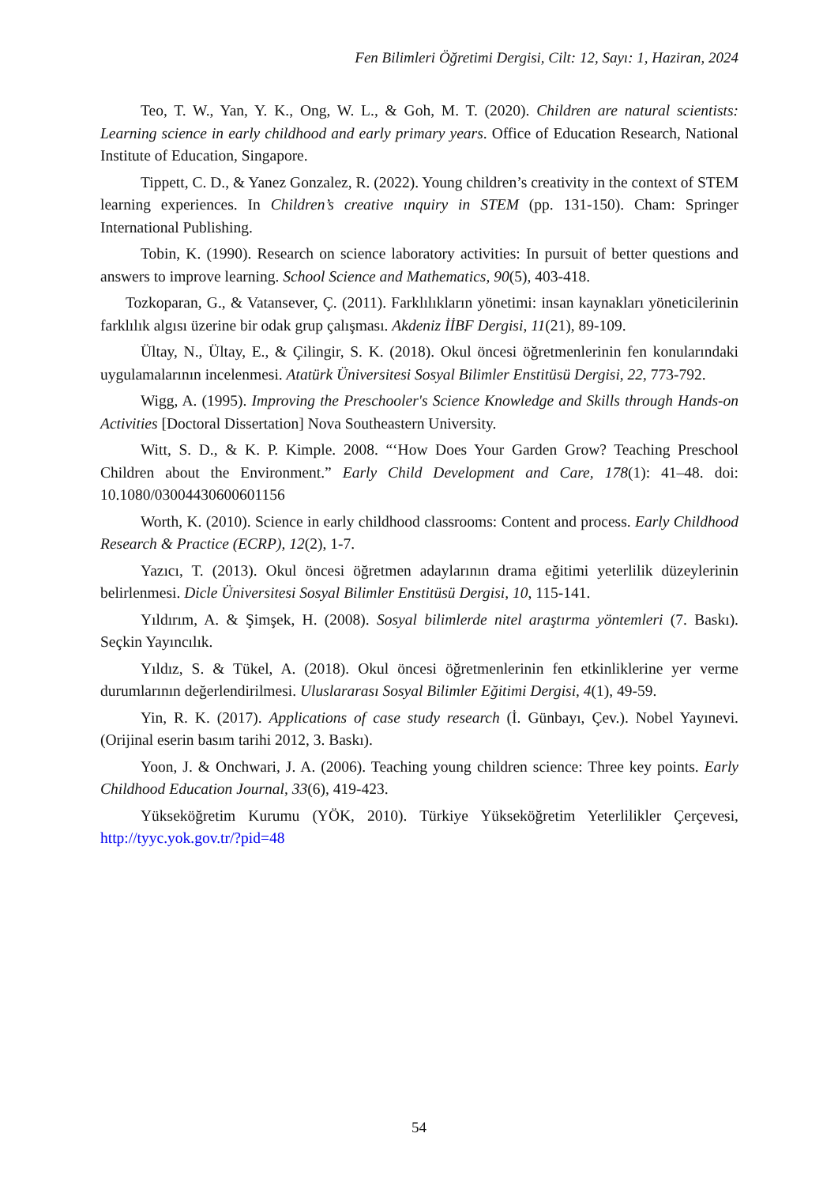Fen Bilimleri Öğretimi Dergisi, Cilt: 12, Sayı: 1, Haziran, 2024
Teo, T. W., Yan, Y. K., Ong, W. L., & Goh, M. T. (2020). Children are natural scientists: Learning science in early childhood and early primary years. Office of Education Research, National Institute of Education, Singapore.
Tippett, C. D., & Yanez Gonzalez, R. (2022). Young children’s creativity in the context of STEM learning experiences. In Children’s creative ınquiry in STEM (pp. 131-150). Cham: Springer International Publishing.
Tobin, K. (1990). Research on science laboratory activities: In pursuit of better questions and answers to improve learning. School Science and Mathematics, 90(5), 403-418.
Tozkoparan, G., & Vatansever, Ç. (2011). Farklılıkların yönetimi: insan kaynakları yöneticilerinin farklılık algısı üzerine bir odak grup çalışması. Akdeniz İİBF Dergisi, 11(21), 89-109.
Ültay, N., Ültay, E., & Çilingir, S. K. (2018). Okul öncesi öğretmenlerinin fen konularındaki uygulamalarının incelenmesi. Atatürk Üniversitesi Sosyal Bilimler Enstitüsü Dergisi, 22, 773-792.
Wigg, A. (1995). Improving the Preschooler's Science Knowledge and Skills through Hands-on Activities [Doctoral Dissertation] Nova Southeastern University.
Witt, S. D., & K. P. Kimple. 2008. “‘How Does Your Garden Grow? Teaching Preschool Children about the Environment.” Early Child Development and Care, 178(1): 41–48. doi: 10.1080/03004430600601156
Worth, K. (2010). Science in early childhood classrooms: Content and process. Early Childhood Research & Practice (ECRP), 12(2), 1-7.
Yazıcı, T. (2013). Okul öncesi öğretmen adaylarının drama eğitimi yeterlilik düzeylerinin belirlenmesi. Dicle Üniversitesi Sosyal Bilimler Enstitüsü Dergisi, 10, 115-141.
Yıldırım, A. & Şimşek, H. (2008). Sosyal bilimlerde nitel araştırma yöntemleri (7. Baskı). Seçkin Yayıncılık.
Yıldız, S. & Tükel, A. (2018). Okul öncesi öğretmenlerinin fen etkinliklerine yer verme durumlarının değerlendirilmesi. Uluslararası Sosyal Bilimler Eğitimi Dergisi, 4(1), 49-59.
Yin, R. K. (2017). Applications of case study research (İ. Günbayı, Çev.). Nobel Yayınevi. (Orijinal eserin basım tarihi 2012, 3. Baskı).
Yoon, J. & Onchwari, J. A. (2006). Teaching young children science: Three key points. Early Childhood Education Journal, 33(6), 419-423.
Yükseköğretim Kurumu (YÖK, 2010). Türkiye Yükseköğretim Yeterlilikler Çerçevesi, http://tyyc.yok.gov.tr/?pid=48
54